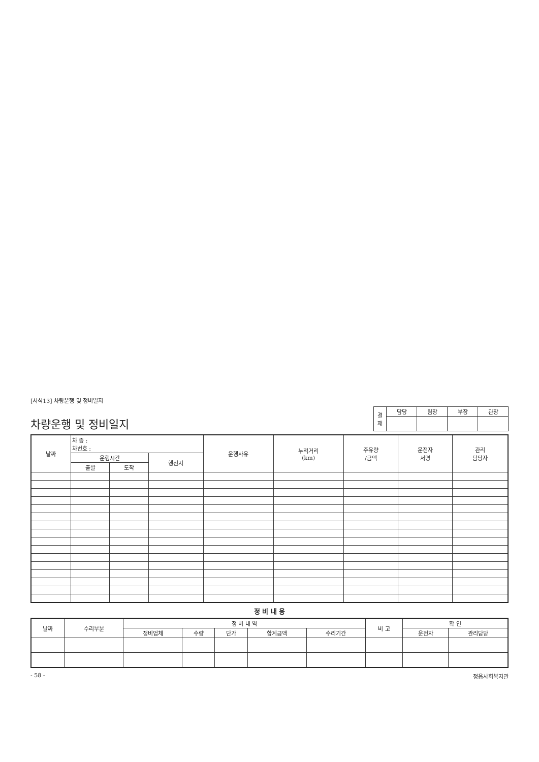[서식13] 차량운행 및 정비일지
차량운행 및 정비일지
| 결 재 | 담당 | 팀장 | 부장 | 관장 |
| 날짜 | 차 종 : 차번호 : | | | 운행사유 | 누적거리 (km) | 주유량 /금액 | 운전자 서명 | 관리 담당자 |
| --- | --- | --- | --- | --- | --- | --- | --- | --- |
| | 운행시간 | | 행선지 | | | | | |
| | 출발 | 도착 | | | | | | |
정 비 내 용
| 날짜 | 수리부분 | 정 비 내 역 | | | | | 비 고 | 확 인 | |
| --- | --- | --- | --- | --- | --- | --- | --- | --- | --- |
| | | 정비업체 | 수량 | 단가 | 합계금액 | 수리기간 | | 운전자 | 관리담당 |
- 58 - 정읍사회복지관